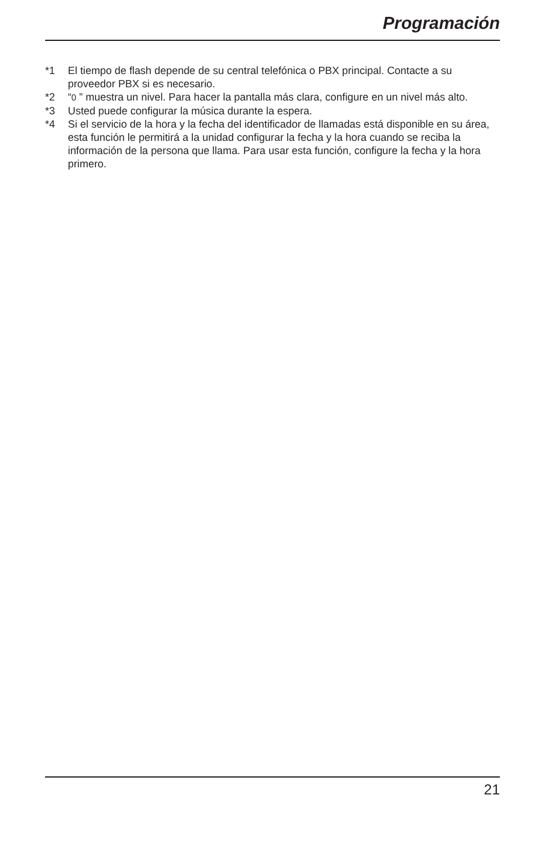Programación
*1 El tiempo de flash depende de su central telefónica o PBX principal. Contacte a su proveedor PBX si es necesario.
*2 “0 ” muestra un nivel. Para hacer la pantalla más clara, configure en un nivel más alto.
*3 Usted puede configurar la música durante la espera.
*4 Si el servicio de la hora y la fecha del identificador de llamadas está disponible en su área, esta función le permitirá a la unidad configurar la fecha y la hora cuando se reciba la información de la persona que llama. Para usar esta función, configure la fecha y la hora primero.
21